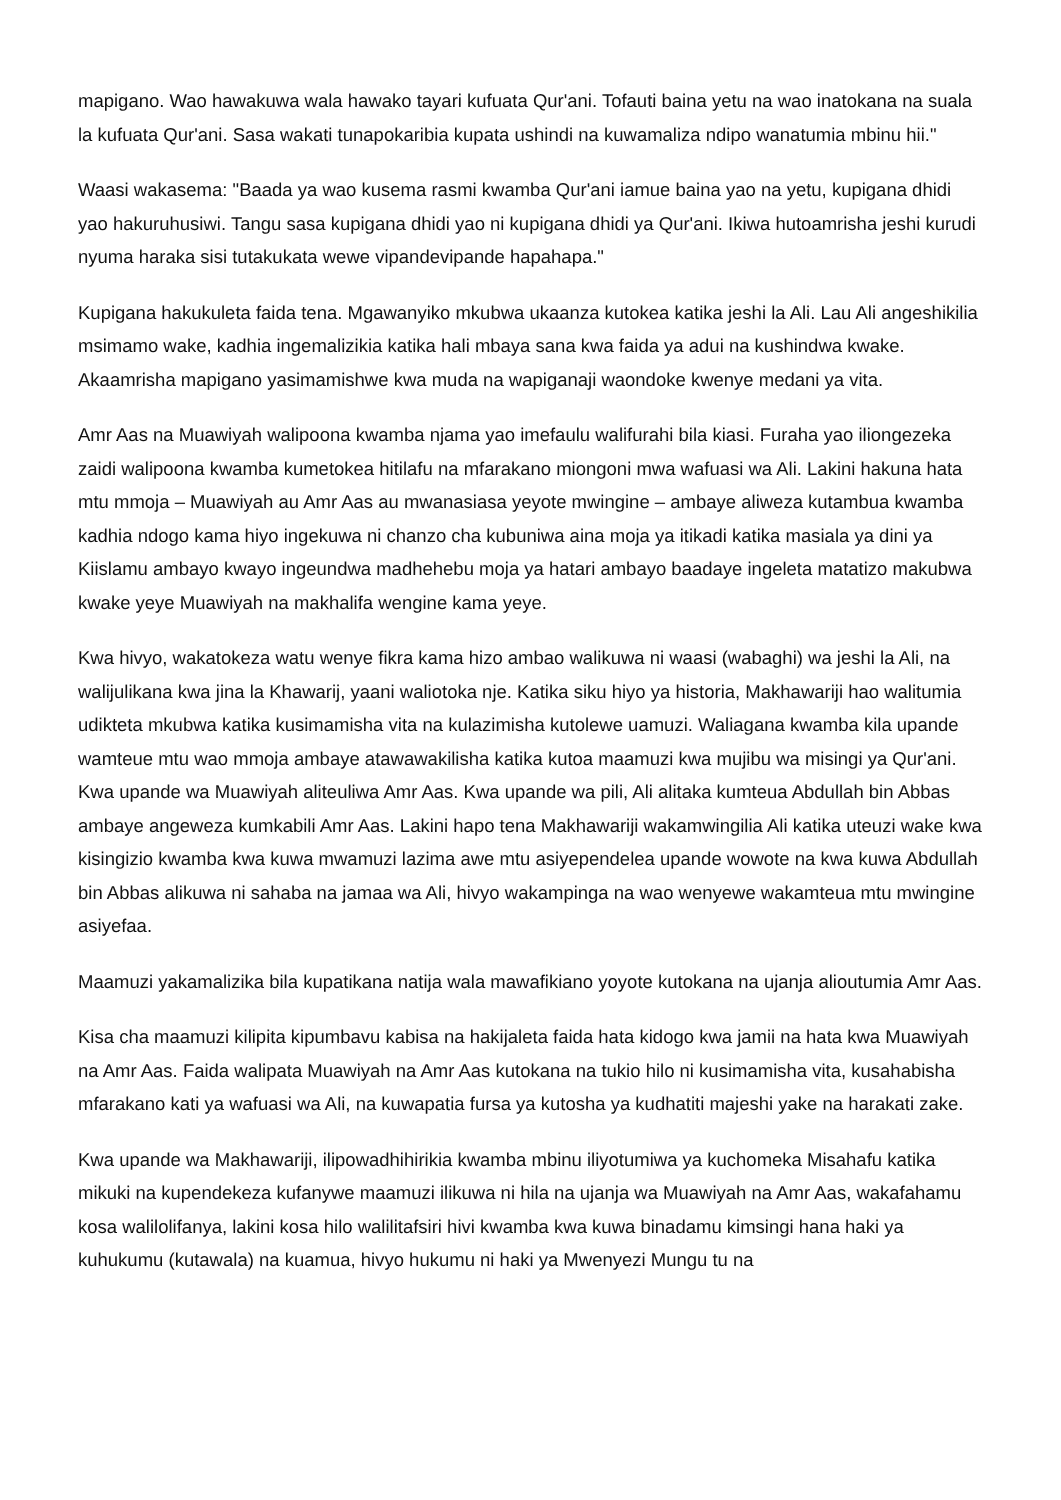mapigano. Wao hawakuwa wala hawako tayari kufuata Qur'ani. Tofauti baina yetu na wao inatokana na suala la kufuata Qur'ani. Sasa wakati tunapokaribia kupata ushindi na kuwamaliza ndipo wanatumia mbinu hii."
Waasi wakasema: "Baada ya wao kusema rasmi kwamba Qur'ani iamue baina yao na yetu, kupigana dhidi yao hakuruhusiwi. Tangu sasa kupigana dhidi yao ni kupigana dhidi ya Qur'ani. Ikiwa hutoamrisha jeshi kurudi nyuma haraka sisi tutakukata wewe vipandevipande hapahapa."
Kupigana hakukuleta faida tena. Mgawanyiko mkubwa ukaanza kutokea katika jeshi la Ali. Lau Ali angeshikilia msimamo wake, kadhia ingemalizikia katika hali mbaya sana kwa faida ya adui na kushindwa kwake. Akaamrisha mapigano yasimamishwe kwa muda na wapiganaji waondoke kwenye medani ya vita.
Amr Aas na Muawiyah walipoona kwamba njama yao imefaulu walifurahi bila kiasi. Furaha yao iliongezeka zaidi walipoona kwamba kumetokea hitilafu na mfarakano miongoni mwa wafuasi wa Ali. Lakini hakuna hata mtu mmoja – Muawiyah au Amr Aas au mwanasiasa yeyote mwingine – ambaye aliweza kutambua kwamba kadhia ndogo kama hiyo ingekuwa ni chanzo cha kubuniwa aina moja ya itikadi katika masiala ya dini ya Kiislamu ambayo kwayo ingeundwa madhehebu moja ya hatari ambayo baadaye ingeleta matatizo makubwa kwake yeye Muawiyah na makhalifa wengine kama yeye.
Kwa hivyo, wakatokeza watu wenye fikra kama hizo ambao walikuwa ni waasi (wabaghi) wa jeshi la Ali, na walijulikana kwa jina la Khawarij, yaani waliotoka nje. Katika siku hiyo ya historia, Makhawariji hao walitumia udikteta mkubwa katika kusimamisha vita na kulazimisha kutolewe uamuzi. Waliagana kwamba kila upande wamteue mtu wao mmoja ambaye atawawakilisha katika kutoa maamuzi kwa mujibu wa misingi ya Qur'ani. Kwa upande wa Muawiyah aliteuliwa Amr Aas. Kwa upande wa pili, Ali alitaka kumteua Abdullah bin Abbas ambaye angeweza kumkabili Amr Aas. Lakini hapo tena Makhawariji wakamwingilia Ali katika uteuzi wake kwa kisingizio kwamba kwa kuwa mwamuzi lazima awe mtu asiyependelea upande wowote na kwa kuwa Abdullah bin Abbas alikuwa ni sahaba na jamaa wa Ali, hivyo wakampinga na wao wenyewe wakamteua mtu mwingine asiyefaa.
Maamuzi yakamalizika bila kupatikana natija wala mawafikiano yoyote kutokana na ujanja alioutumia Amr Aas.
Kisa cha maamuzi kilipita kipumbavu kabisa na hakijaleta faida hata kidogo kwa jamii na hata kwa Muawiyah na Amr Aas. Faida walipata Muawiyah na Amr Aas kutokana na tukio hilo ni kusimamisha vita, kusahabisha mfarakano kati ya wafuasi wa Ali, na kuwapatia fursa ya kutosha ya kudhatiti majeshi yake na harakati zake.
Kwa upande wa Makhawariji, ilipowadhihirikia kwamba mbinu iliyotumiwa ya kuchomeka Misahafu katika mikuki na kupendekeza kufanywe maamuzi ilikuwa ni hila na ujanja wa Muawiyah na Amr Aas, wakafahamu kosa walilolifanya, lakini kosa hilo walilitafsiri hivi kwamba kwa kuwa binadamu kimsingi hana haki ya kuhukumu (kutawala) na kuamua, hivyo hukumu ni haki ya Mwenyezi Mungu tu na